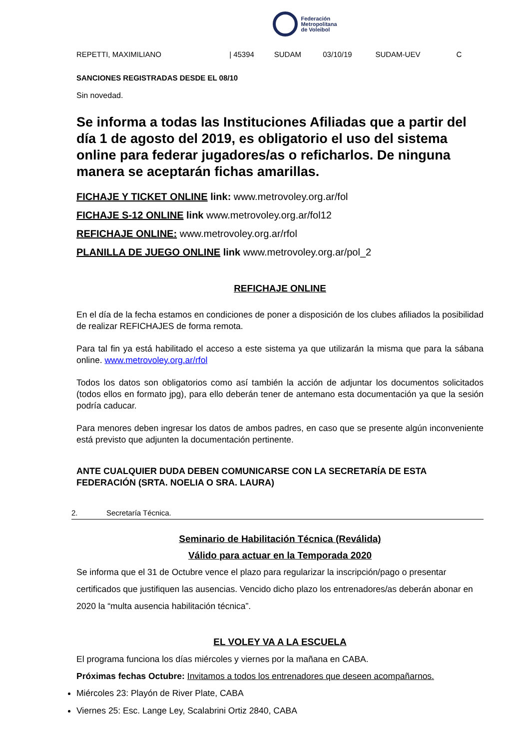Federación
Metropolitana
de Voleibol
| REPETTI, MAXIMILIANO | / 45394 | SUDAM | 03/10/19 | SUDAM-UEV | C |
SANCIONES REGISTRADAS DESDE EL 08/10
Sin novedad.
Se informa a todas las Instituciones Afiliadas que a partir del día 1 de agosto del 2019, es obligatorio el uso del sistema online para federar jugadores/as o reficharlos. De ninguna manera se aceptarán fichas amarillas.
FICHAJE Y TICKET ONLINE link: www.metrovoley.org.ar/fol
FICHAJE S-12 ONLINE link www.metrovoley.org.ar/fol12
REFICHAJE ONLINE: www.metrovoley.org.ar/rfol
PLANILLA DE JUEGO ONLINE link www.metrovoley.org.ar/pol_2
REFICHAJE ONLINE
En el día de la fecha estamos en condiciones de poner a disposición de los clubes afiliados la posibilidad de realizar REFICHAJES de forma remota.
Para tal fin ya está habilitado el acceso a este sistema ya que utilizarán la misma que para la sábana online. www.metrovoley.org.ar/rfol
Todos los datos son obligatorios como así también la acción de adjuntar los documentos solicitados (todos ellos en formato jpg), para ello deberán tener de antemano esta documentación ya que la sesión podría caducar.
Para menores deben ingresar los datos de ambos padres, en caso que se presente algún inconveniente está previsto que adjunten la documentación pertinente.
ANTE CUALQUIER DUDA DEBEN COMUNICARSE CON LA SECRETARÍA DE ESTA FEDERACIÓN (SRTA. NOELIA O SRA. LAURA)
2. Secretaría Técnica.
Seminario de Habilitación Técnica (Reválida)
Válido para actuar en la Temporada 2020
Se informa que el 31 de Octubre vence el plazo para regularizar la inscripción/pago o presentar certificados que justifiquen las ausencias. Vencido dicho plazo los entrenadores/as deberán abonar en 2020 la “multa ausencia habilitación técnica”.
EL VOLEY VA A LA ESCUELA
El programa funciona los días miércoles y viernes por la mañana en CABA.
Próximas fechas Octubre: Invitamos a todos los entrenadores que deseen acompañarnos.
Miércoles 23: Playón de River Plate, CABA
Viernes 25: Esc. Lange Ley, Scalabrini Ortiz 2840, CABA